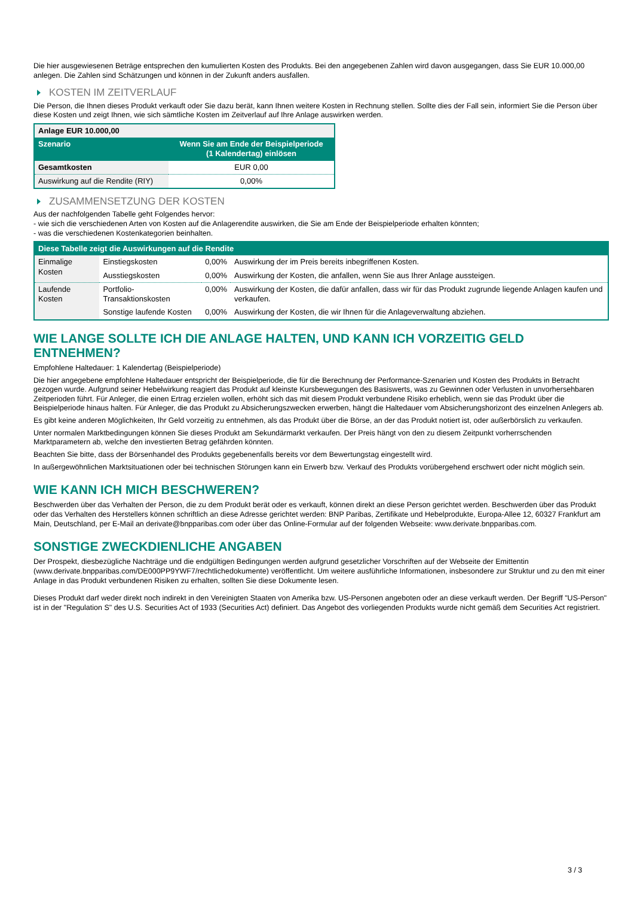Die hier ausgewiesenen Beträge entsprechen den kumulierten Kosten des Produkts. Bei den angegebenen Zahlen wird davon ausgegangen, dass Sie EUR 10.000,00 anlegen. Die Zahlen sind Schätzungen und können in der Zukunft anders ausfallen.
KOSTEN IM ZEITVERLAUF
Die Person, die Ihnen dieses Produkt verkauft oder Sie dazu berät, kann Ihnen weitere Kosten in Rechnung stellen. Sollte dies der Fall sein, informiert Sie die Person über diese Kosten und zeigt Ihnen, wie sich sämtliche Kosten im Zeitverlauf auf Ihre Anlage auswirken werden.
| Anlage EUR 10.000,00 | |
| --- | --- |
| Szenario | Wenn Sie am Ende der Beispielperiode (1 Kalendertag) einlösen |
| Gesamtkosten | EUR 0,00 |
| Auswirkung auf die Rendite (RIY) | 0,00% |
ZUSAMMENSETZUNG DER KOSTEN
Aus der nachfolgenden Tabelle geht Folgendes hervor:
- wie sich die verschiedenen Arten von Kosten auf die Anlagerendite auswirken, die Sie am Ende der Beispielperiode erhalten könnten;
- was die verschiedenen Kostenkategorien beinhalten.
| Diese Tabelle zeigt die Auswirkungen auf die Rendite | | | |
| --- | --- | --- | --- |
| Einmalige Kosten | Einstiegskosten | 0,00% | Auswirkung der im Preis bereits inbegriffenen Kosten. |
| | Ausstiegskosten | 0,00% | Auswirkung der Kosten, die anfallen, wenn Sie aus Ihrer Anlage aussteigen. |
| Laufende Kosten | Portfolio-Transaktionskosten | 0,00% | Auswirkung der Kosten, die dafür anfallen, dass wir für das Produkt zugrunde liegende Anlagen kaufen und verkaufen. |
| | Sonstige laufende Kosten | 0,00% | Auswirkung der Kosten, die wir Ihnen für die Anlageverwaltung abziehen. |
WIE LANGE SOLLTE ICH DIE ANLAGE HALTEN, UND KANN ICH VORZEITIG GELD ENTNEHMEN?
Empfohlene Haltedauer: 1 Kalendertag (Beispielperiode)
Die hier angegebene empfohlene Haltedauer entspricht der Beispielperiode, die für die Berechnung der Performance-Szenarien und Kosten des Produkts in Betracht gezogen wurde. Aufgrund seiner Hebelwirkung reagiert das Produkt auf kleinste Kursbewegungen des Basiswerts, was zu Gewinnen oder Verlusten in unvorhersehbaren Zeitperioden führt. Für Anleger, die einen Ertrag erzielen wollen, erhöht sich das mit diesem Produkt verbundene Risiko erheblich, wenn sie das Produkt über die Beispielperiode hinaus halten. Für Anleger, die das Produkt zu Absicherungszwecken erwerben, hängt die Haltedauer vom Absicherungshorizont des einzelnen Anlegers ab.
Es gibt keine anderen Möglichkeiten, Ihr Geld vorzeitig zu entnehmen, als das Produkt über die Börse, an der das Produkt notiert ist, oder außerbörslich zu verkaufen.
Unter normalen Marktbedingungen können Sie dieses Produkt am Sekundärmarkt verkaufen. Der Preis hängt von den zu diesem Zeitpunkt vorherrschenden Marktparametern ab, welche den investierten Betrag gefährden könnten.
Beachten Sie bitte, dass der Börsenhandel des Produkts gegebenenfalls bereits vor dem Bewertungstag eingestellt wird.
In außergewöhnlichen Marktsituationen oder bei technischen Störungen kann ein Erwerb bzw. Verkauf des Produkts vorübergehend erschwert oder nicht möglich sein.
WIE KANN ICH MICH BESCHWEREN?
Beschwerden über das Verhalten der Person, die zu dem Produkt berät oder es verkauft, können direkt an diese Person gerichtet werden. Beschwerden über das Produkt oder das Verhalten des Herstellers können schriftlich an diese Adresse gerichtet werden: BNP Paribas, Zertifikate und Hebelprodukte, Europa-Allee 12, 60327 Frankfurt am Main, Deutschland, per E-Mail an derivate@bnpparibas.com oder über das Online-Formular auf der folgenden Webseite: www.derivate.bnpparibas.com.
SONSTIGE ZWECKDIENLICHE ANGABEN
Der Prospekt, diesbezügliche Nachträge und die endgültigen Bedingungen werden aufgrund gesetzlicher Vorschriften auf der Webseite der Emittentin (www.derivate.bnpparibas.com/DE000PP9YWF7/rechtlichedokumente) veröffentlicht. Um weitere ausführliche Informationen, insbesondere zur Struktur und zu den mit einer Anlage in das Produkt verbundenen Risiken zu erhalten, sollten Sie diese Dokumente lesen.
Dieses Produkt darf weder direkt noch indirekt in den Vereinigten Staaten von Amerika bzw. US-Personen angeboten oder an diese verkauft werden. Der Begriff "US-Person" ist in der "Regulation S" des U.S. Securities Act of 1933 (Securities Act) definiert. Das Angebot des vorliegenden Produkts wurde nicht gemäß dem Securities Act registriert.
3 / 3